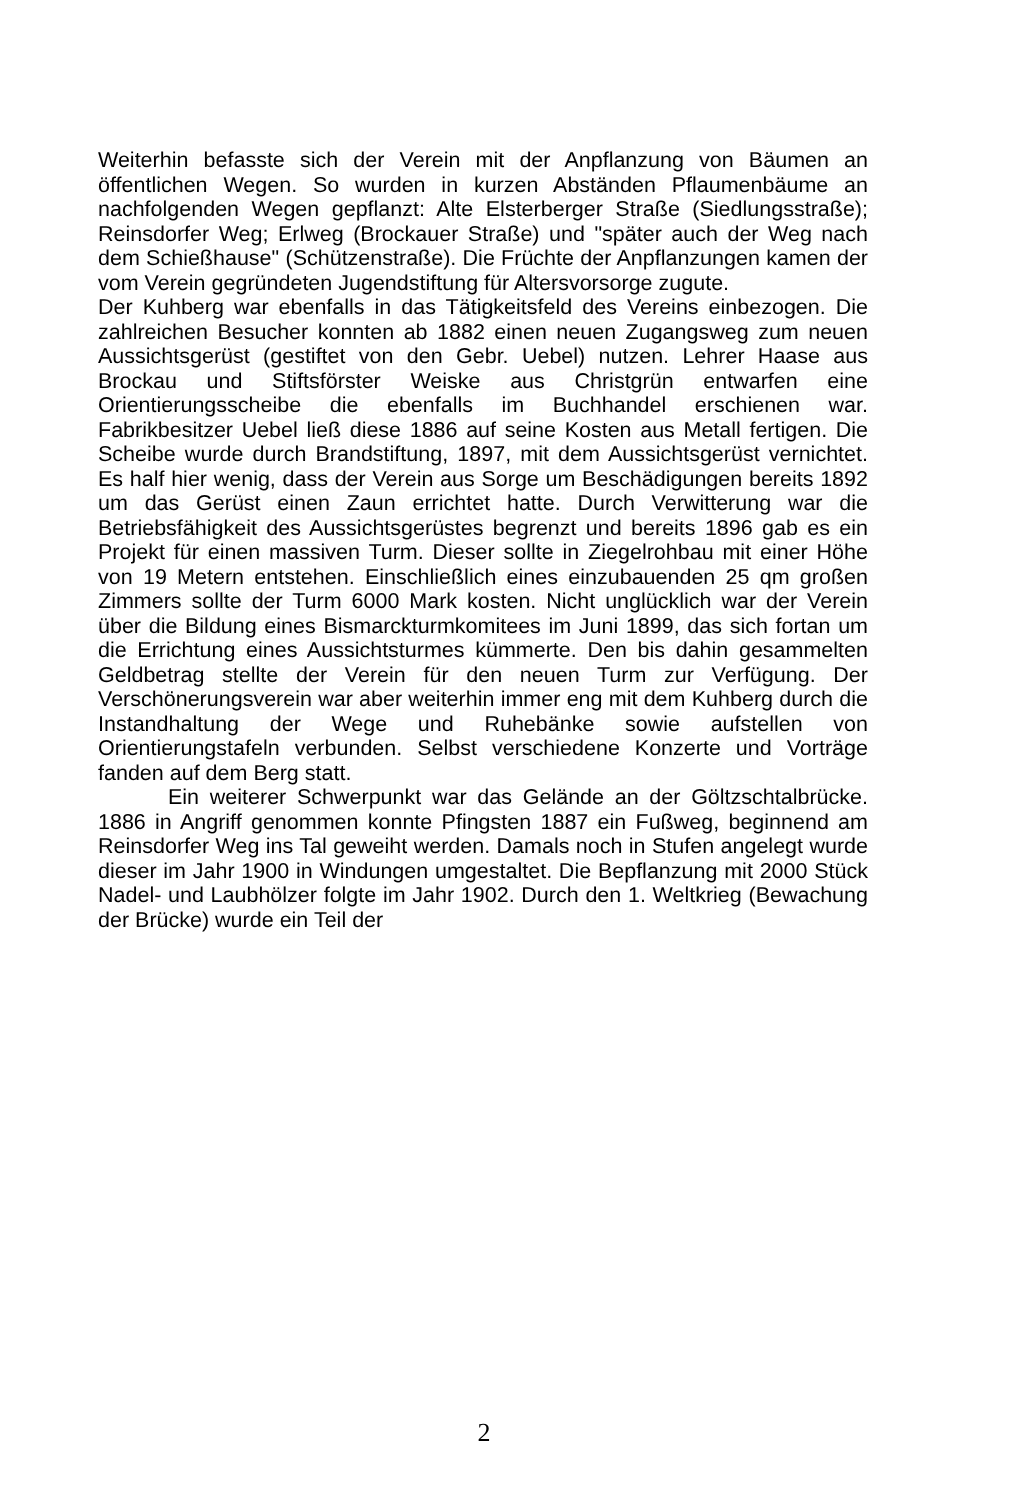Weiterhin befasste sich der Verein mit der Anpflanzung von Bäumen an öffentlichen Wegen. So wurden in kurzen Abständen Pflaumenbäume an nachfolgenden Wegen gepflanzt: Alte Elsterberger Straße (Siedlungsstraße); Reinsdorfer Weg; Erlweg (Brockauer Straße) und "später auch der Weg nach dem Schießhause" (Schützenstraße). Die Früchte der Anpflanzungen kamen der vom Verein gegründeten Jugendstiftung für Altersvorsorge zugute.
Der Kuhberg war ebenfalls in das Tätigkeitsfeld des Vereins einbezogen. Die zahlreichen Besucher konnten ab 1882 einen neuen Zugangsweg zum neuen Aussichtsgerüst (gestiftet von den Gebr. Uebel) nutzen. Lehrer Haase aus Brockau und Stiftsförster Weiske aus Christgrün entwarfen eine Orientierungsscheibe die ebenfalls im Buchhandel erschienen war. Fabrikbesitzer Uebel ließ diese 1886 auf seine Kosten aus Metall fertigen. Die Scheibe wurde durch Brandstiftung, 1897, mit dem Aussichtsgerüst vernichtet. Es half hier wenig, dass der Verein aus Sorge um Beschädigungen bereits 1892 um das Gerüst einen Zaun errichtet hatte. Durch Verwitterung war die Betriebsfähigkeit des Aussichtsgerüstes begrenzt und bereits 1896 gab es ein Projekt für einen massiven Turm. Dieser sollte in Ziegelrohbau mit einer Höhe von 19 Metern entstehen. Einschließlich eines einzubauenden 25 qm großen Zimmers sollte der Turm 6000 Mark kosten. Nicht unglücklich war der Verein über die Bildung eines Bismarckturmkomitees im Juni 1899, das sich fortan um die Errichtung eines Aussichtsturmes kümmerte. Den bis dahin gesammelten Geldbetrag stellte der Verein für den neuen Turm zur Verfügung. Der Verschönerungsverein war aber weiterhin immer eng mit dem Kuhberg durch die Instandhaltung der Wege und Ruhebänke sowie aufstellen von Orientierungstafeln verbunden. Selbst verschiedene Konzerte und Vorträge fanden auf dem Berg statt.
Ein weiterer Schwerpunkt war das Gelände an der Göltzschtalbrücke. 1886 in Angriff genommen konnte Pfingsten 1887 ein Fußweg, beginnend am Reinsdorfer Weg ins Tal geweiht werden. Damals noch in Stufen angelegt wurde dieser im Jahr 1900 in Windungen umgestaltet. Die Bepflanzung mit 2000 Stück Nadel- und Laubhölzer folgte im Jahr 1902. Durch den 1. Weltkrieg (Bewachung der Brücke) wurde ein Teil der
2